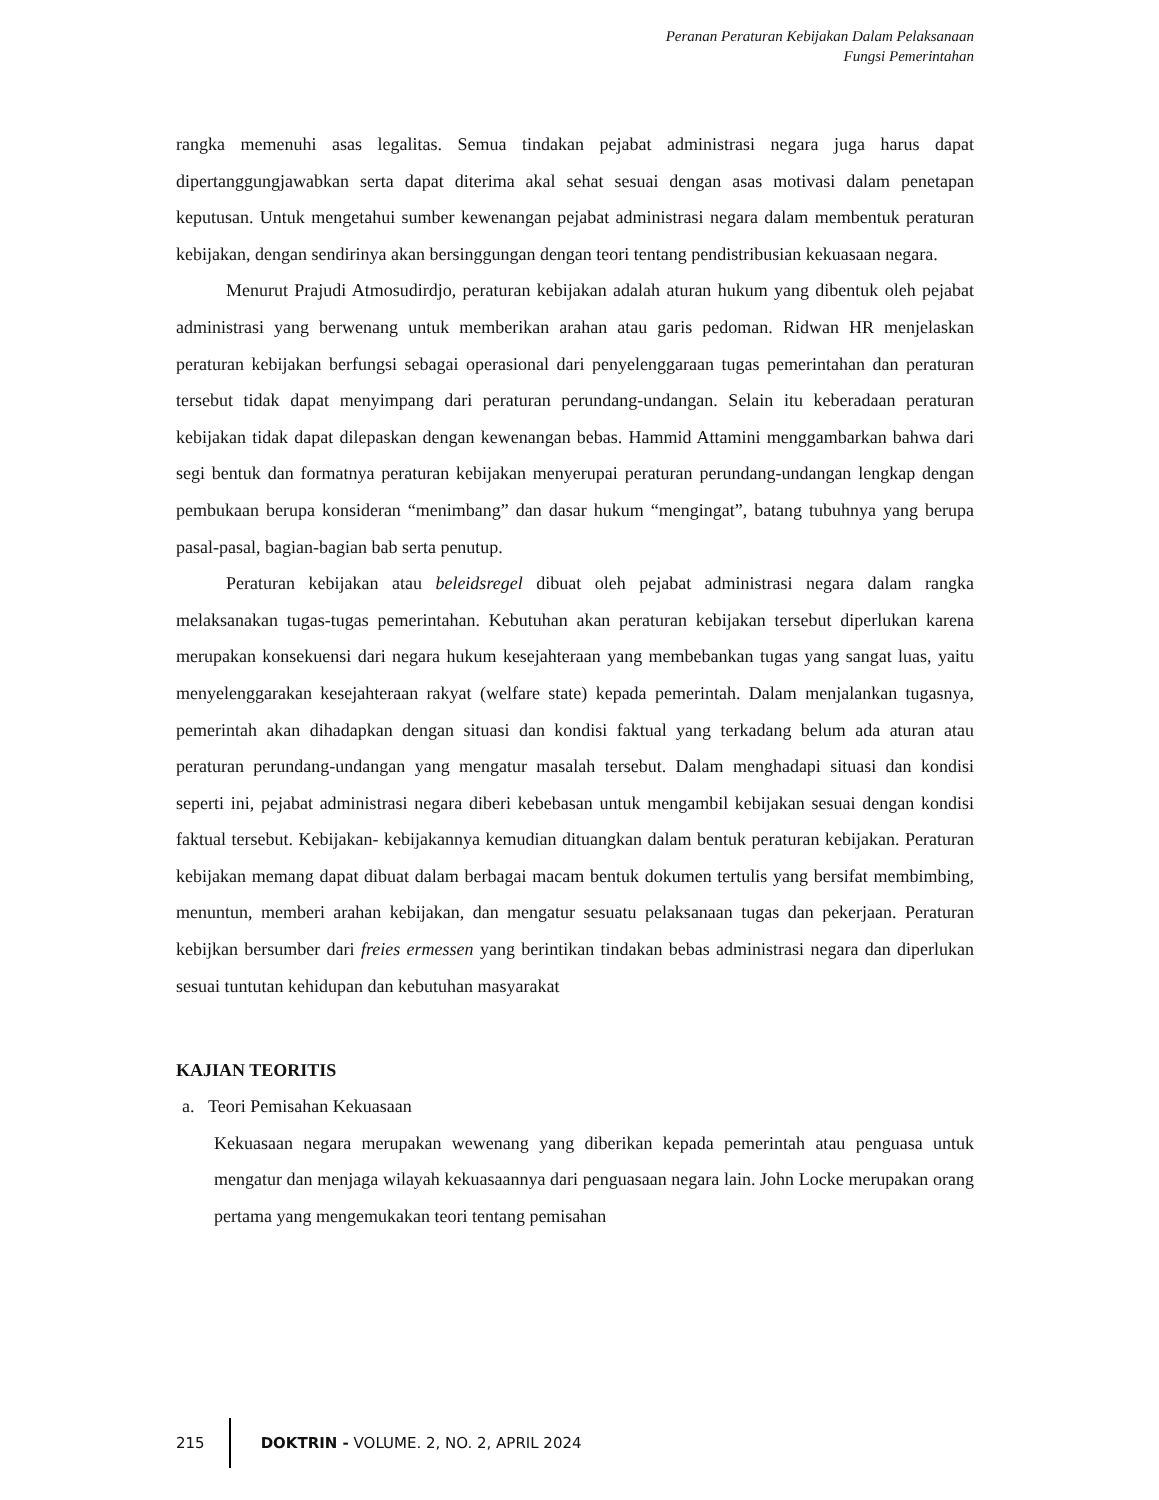Peranan Peraturan Kebijakan Dalam Pelaksanaan
Fungsi Pemerintahan
rangka memenuhi asas legalitas. Semua tindakan pejabat administrasi negara juga harus dapat dipertanggungjawabkan serta dapat diterima akal sehat sesuai dengan asas motivasi dalam penetapan keputusan. Untuk mengetahui sumber kewenangan pejabat administrasi negara dalam membentuk peraturan kebijakan, dengan sendirinya akan bersinggungan dengan teori tentang pendistribusian kekuasaan negara.
Menurut Prajudi Atmosudirdjo, peraturan kebijakan adalah aturan hukum yang dibentuk oleh pejabat administrasi yang berwenang untuk memberikan arahan atau garis pedoman. Ridwan HR menjelaskan peraturan kebijakan berfungsi sebagai operasional dari penyelenggaraan tugas pemerintahan dan peraturan tersebut tidak dapat menyimpang dari peraturan perundang-undangan. Selain itu keberadaan peraturan kebijakan tidak dapat dilepaskan dengan kewenangan bebas. Hammid Attamini menggambarkan bahwa dari segi bentuk dan formatnya peraturan kebijakan menyerupai peraturan perundang-undangan lengkap dengan pembukaan berupa konsideran “menimbang” dan dasar hukum “mengingat”, batang tubuhnya yang berupa pasal-pasal, bagian-bagian bab serta penutup.
Peraturan kebijakan atau beleidsregel dibuat oleh pejabat administrasi negara dalam rangka melaksanakan tugas-tugas pemerintahan. Kebutuhan akan peraturan kebijakan tersebut diperlukan karena merupakan konsekuensi dari negara hukum kesejahteraan yang membebankan tugas yang sangat luas, yaitu menyelenggarakan kesejahteraan rakyat (welfare state) kepada pemerintah. Dalam menjalankan tugasnya, pemerintah akan dihadapkan dengan situasi dan kondisi faktual yang terkadang belum ada aturan atau peraturan perundang-undangan yang mengatur masalah tersebut. Dalam menghadapi situasi dan kondisi seperti ini, pejabat administrasi negara diberi kebebasan untuk mengambil kebijakan sesuai dengan kondisi faktual tersebut. Kebijakan- kebijakannya kemudian dituangkan dalam bentuk peraturan kebijakan. Peraturan kebijakan memang dapat dibuat dalam berbagai macam bentuk dokumen tertulis yang bersifat membimbing, menuntun, memberi arahan kebijakan, dan mengatur sesuatu pelaksanaan tugas dan pekerjaan. Peraturan kebijkan bersumber dari freies ermessen yang berintikan tindakan bebas administrasi negara dan diperlukan sesuai tuntutan kehidupan dan kebutuhan masyarakat
KAJIAN TEORITIS
a. Teori Pemisahan Kekuasaan
Kekuasaan negara merupakan wewenang yang diberikan kepada pemerintah atau penguasa untuk mengatur dan menjaga wilayah kekuasaannya dari penguasaan negara lain. John Locke merupakan orang pertama yang mengemukakan teori tentang pemisahan
215
DOKTRIN - VOLUME. 2, NO. 2, APRIL 2024